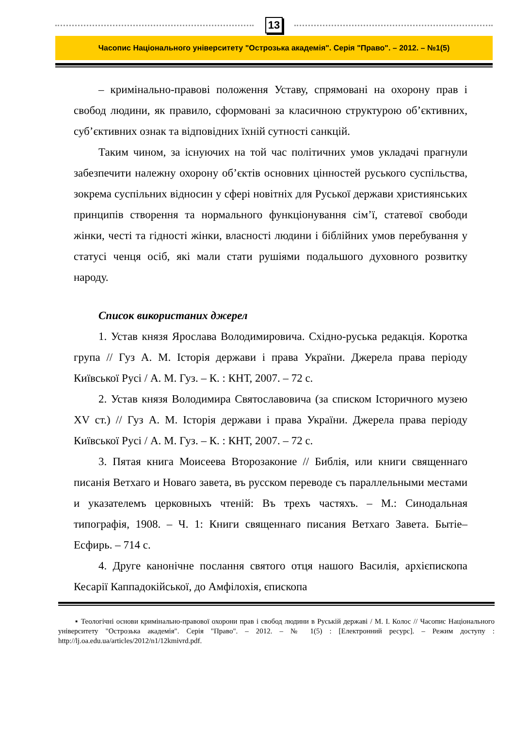13
Часопис Національного університету "Острозька академія". Серія "Право". – 2012. – №1(5)
– кримінально-правові положення Уставу, спрямовані на охорону прав і свобод людини, як правило, сформовані за класичною структурою об’єктивних, суб’єктивних ознак та відповідних їхній сутності санкцій.
Таким чином, за існуючих на той час політичних умов укладачі прагнули забезпечити належну охорону об’єктів основних цінностей руського суспільства, зокрема суспільних відносин у сфері новітніх для Руської держави християнських принципів створення та нормального функціонування сім’ї, статевої свободи жінки, честі та гідності жінки, власності людини і біблійних умов перебування у статусі ченця осіб, які мали стати рушіями подальшого духовного розвитку народу.
Список використаних джерел
1. Устав князя Ярослава Володимировича. Східно-руська редакція. Коротка група // Гуз А. М. Історія держави і права України. Джерела права періоду Київської Русі / А. М. Гуз. – К. : КНТ, 2007. – 72 с.
2. Устав князя Володимира Святославовича (за списком Історичного музею XV ст.) // Гуз А. М. Історія держави і права України. Джерела права періоду Київської Русі / А. М. Гуз. – К. : КНТ, 2007. – 72 с.
3. Пятая книга Моисеева Второзаконие // Библія, или книги священнаго писанія Ветхаго и Новаго завета, въ русском переводе съ параллельными местами и указателемъ церковныхъ чтеній: Въ трехъ частяхъ. – М.: Синодальная типографія, 1908. – Ч. 1: Книги священнаго писания Ветхаго Завета. Бытіе–Есфирь. – 714 с.
4. Друге канонічне послання святого отця нашого Василія, архієпископа Кесарії Каппадокійської, до Амфілохія, єпископа
▪ Теологічні основи кримінально-правової охорони прав і свобод людини в Руській державі / М. І. Колос // Часопис Національного університету "Острозька академія". Серія "Право". – 2012. – № 1(5) : [Електронний ресурс]. – Режим доступу : http://lj.oa.edu.ua/articles/2012/n1/12kmivrd.pdf.